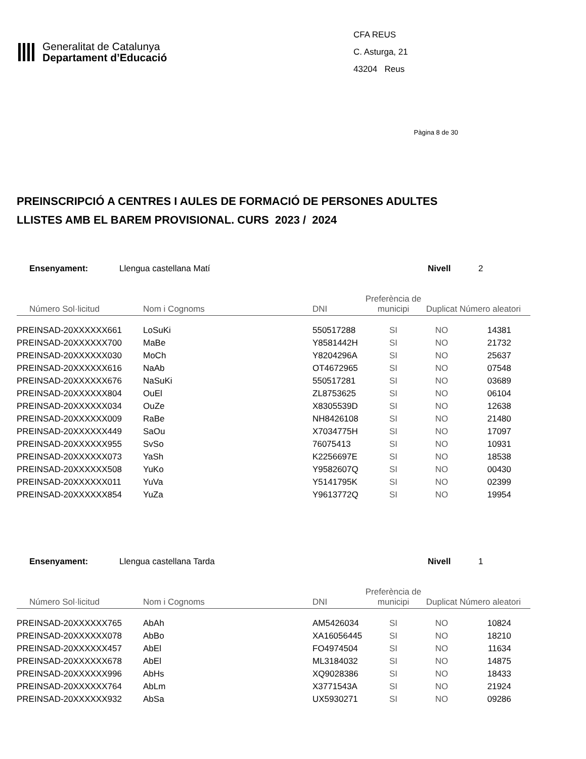Generalitat de Catalunya
Departament d’Educació
CFA REUS
C. Asturga, 21
43204 Reus
Pàgina 8 de 30
PREINSCRIPCIÓ A CENTRES I AULES DE FORMACIÓ DE PERSONES ADULTES
LLISTES AMB EL BAREM PROVISIONAL. CURS 2023 / 2024
Ensenyament: Llengua castellana Matí Nivell 2
| Número Sol·licitud | Nom i Cognoms | DNI | Preferència de municipi | Duplicat | Número aleatori |
| --- | --- | --- | --- | --- | --- |
| PREINSAD-20XXXXXX661 | LoSuKi | 550517288 | SI | NO | 14381 |
| PREINSAD-20XXXXXX700 | MaBe | Y8581442H | SI | NO | 21732 |
| PREINSAD-20XXXXXX030 | MoCh | Y8204296A | SI | NO | 25637 |
| PREINSAD-20XXXXXX616 | NaAb | OT4672965 | SI | NO | 07548 |
| PREINSAD-20XXXXXX676 | NaSuKi | 550517281 | SI | NO | 03689 |
| PREINSAD-20XXXXXX804 | OuEl | ZL8753625 | SI | NO | 06104 |
| PREINSAD-20XXXXXX034 | OuZe | X8305539D | SI | NO | 12638 |
| PREINSAD-20XXXXXX009 | RaBe | NH8426108 | SI | NO | 21480 |
| PREINSAD-20XXXXXX449 | SaOu | X7034775H | SI | NO | 17097 |
| PREINSAD-20XXXXXX955 | SvSo | 76075413 | SI | NO | 10931 |
| PREINSAD-20XXXXXX073 | YaSh | K2256697E | SI | NO | 18538 |
| PREINSAD-20XXXXXX508 | YuKo | Y9582607Q | SI | NO | 00430 |
| PREINSAD-20XXXXXX011 | YuVa | Y5141795K | SI | NO | 02399 |
| PREINSAD-20XXXXXX854 | YuZa | Y9613772Q | SI | NO | 19954 |
Ensenyament: Llengua castellana Tarda Nivell 1
| Número Sol·licitud | Nom i Cognoms | DNI | Preferència de municipi | Duplicat | Número aleatori |
| --- | --- | --- | --- | --- | --- |
| PREINSAD-20XXXXXX765 | AbAh | AM5426034 | SI | NO | 10824 |
| PREINSAD-20XXXXXX078 | AbBo | XA16056445 | SI | NO | 18210 |
| PREINSAD-20XXXXXX457 | AbEl | FO4974504 | SI | NO | 11634 |
| PREINSAD-20XXXXXX678 | AbEl | ML3184032 | SI | NO | 14875 |
| PREINSAD-20XXXXXX996 | AbHs | XQ9028386 | SI | NO | 18433 |
| PREINSAD-20XXXXXX764 | AbLm | X3771543A | SI | NO | 21924 |
| PREINSAD-20XXXXXX932 | AbSa | UX5930271 | SI | NO | 09286 |